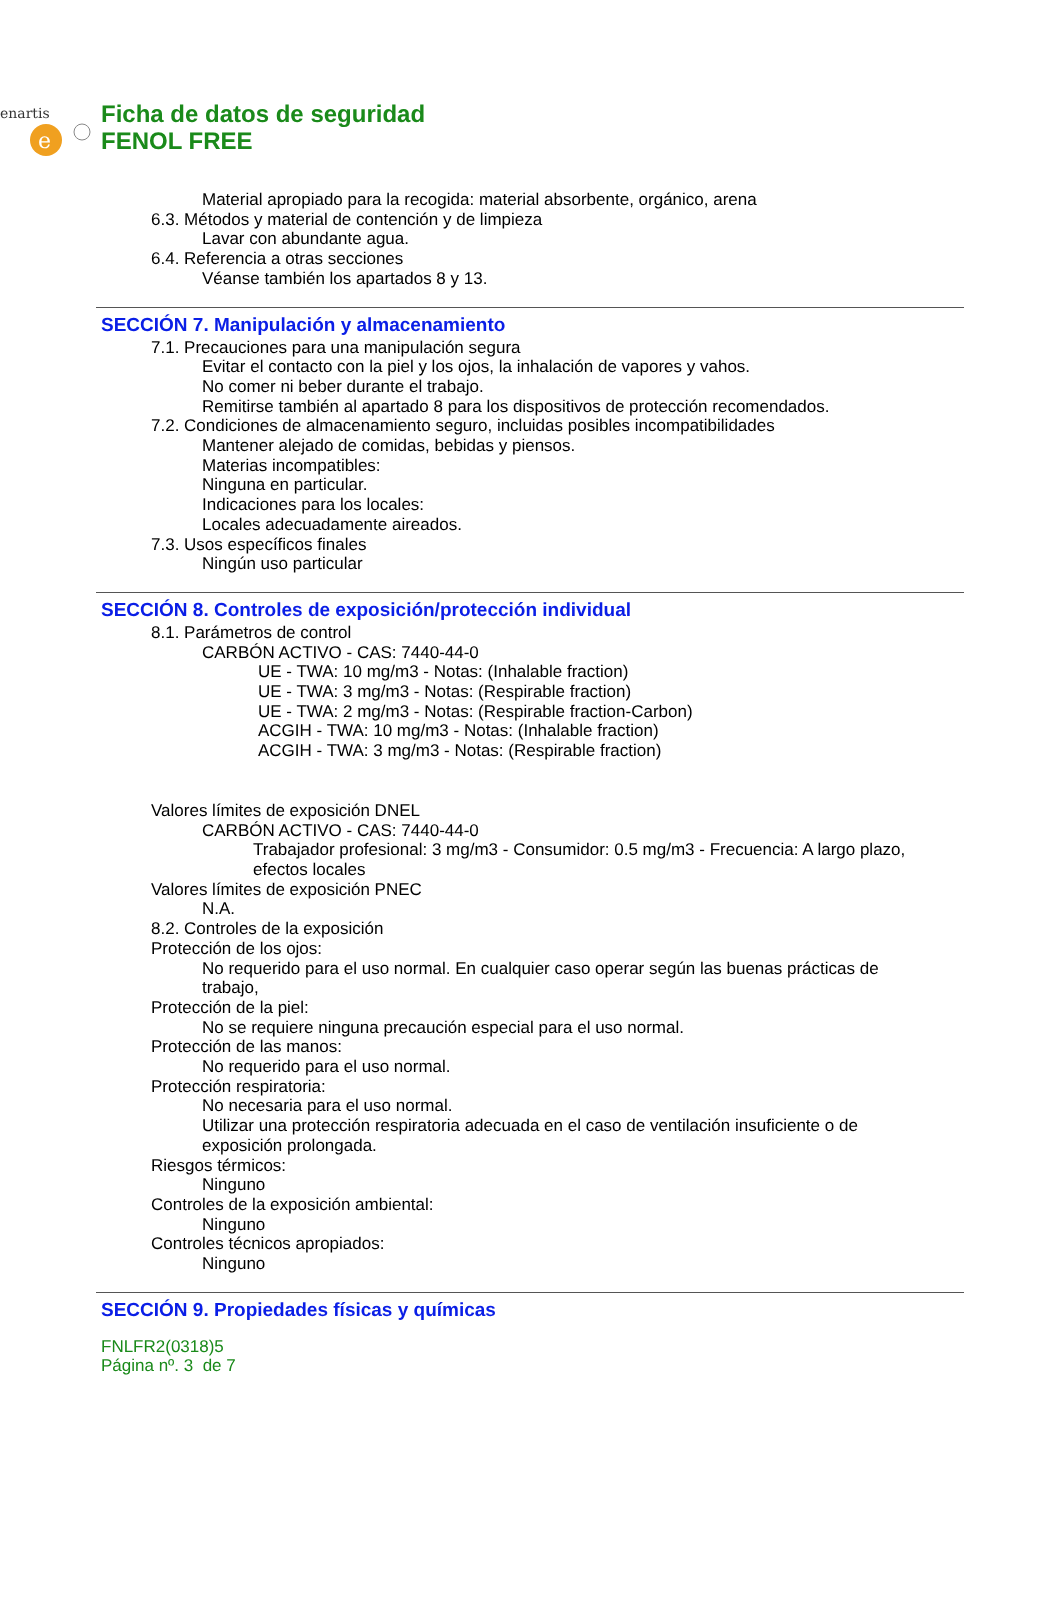enartis
e
Ficha de datos de seguridad
FENOL FREE
Material apropiado para la recogida: material absorbente, orgánico, arena
6.3. Métodos y material de contención y de limpieza
Lavar con abundante agua.
6.4. Referencia a otras secciones
Véanse también los apartados 8 y 13.
SECCIÓN 7. Manipulación y almacenamiento
7.1. Precauciones para una manipulación segura
Evitar el contacto con la piel y los ojos, la inhalación de vapores y vahos.
No comer ni beber durante el trabajo.
Remitirse también al apartado 8 para los dispositivos de protección recomendados.
7.2. Condiciones de almacenamiento seguro, incluidas posibles incompatibilidades
Mantener alejado de comidas, bebidas y piensos.
Materias incompatibles:
Ninguna en particular.
Indicaciones para los locales:
Locales adecuadamente aireados.
7.3. Usos específicos finales
Ningún uso particular
SECCIÓN 8. Controles de exposición/protección individual
8.1. Parámetros de control
CARBÓN ACTIVO - CAS: 7440-44-0
UE - TWA: 10 mg/m3 - Notas: (Inhalable fraction)
UE - TWA: 3 mg/m3 - Notas: (Respirable fraction)
UE - TWA: 2 mg/m3 - Notas: (Respirable fraction-Carbon)
ACGIH - TWA: 10 mg/m3 - Notas: (Inhalable fraction)
ACGIH - TWA: 3 mg/m3 - Notas: (Respirable fraction)
Valores límites de exposición DNEL
CARBÓN ACTIVO - CAS: 7440-44-0
Trabajador profesional: 3 mg/m3 - Consumidor: 0.5 mg/m3 - Frecuencia: A largo plazo, efectos locales
Valores límites de exposición PNEC
N.A.
8.2. Controles de la exposición
Protección de los ojos:
No requerido para el uso normal. En cualquier caso operar según las buenas prácticas de trabajo,
Protección de la piel:
No se requiere ninguna precaución especial para el uso normal.
Protección de las manos:
No requerido para el uso normal.
Protección respiratoria:
No necesaria para el uso normal.
Utilizar una protección respiratoria adecuada en el caso de ventilación insuficiente o de exposición prolongada.
Riesgos térmicos:
Ninguno
Controles de la exposición ambiental:
Ninguno
Controles técnicos apropiados:
Ninguno
SECCIÓN 9. Propiedades físicas y químicas
FNLFR2(0318)5
Página nº. 3 de 7